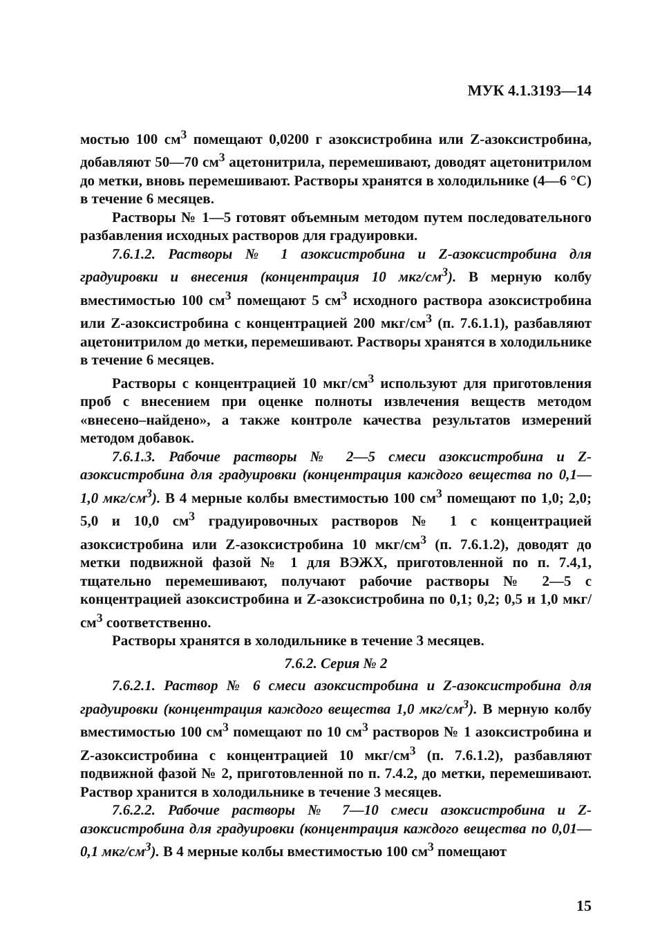МУК 4.1.3193—14
мостью 100 см<sup>3</sup> помещают 0,0200 г азоксистробина или Z-азоксистробина, добавляют 50—70 см<sup>3</sup> ацетонитрила, перемешивают, доводят ацетонитрилом до метки, вновь перемешивают. Растворы хранятся в холодильнике (4—6 °С) в течение 6 месяцев.
Растворы № 1—5 готовят объемным методом путем последовательного разбавления исходных растворов для градуировки.
7.6.1.2. Растворы № 1 азоксистробина и Z-азоксистробина для градуировки и внесения (концентрация 10 мкг/см<sup>3</sup>). В мерную колбу вместимостью 100 см<sup>3</sup> помещают 5 см<sup>3</sup> исходного раствора азоксистробина или Z-азоксистробина с концентрацией 200 мкг/см<sup>3</sup> (п. 7.6.1.1), разбавляют ацетонитрилом до метки, перемешивают. Растворы хранятся в холодильнике в течение 6 месяцев.
Растворы с концентрацией 10 мкг/см<sup>3</sup> используют для приготовления проб с внесением при оценке полноты извлечения веществ методом «внесено–найдено», а также контроле качества результатов измерений методом добавок.
7.6.1.3. Рабочие растворы № 2—5 смеси азоксистробина и Z-азоксистробина для градуировки (концентрация каждого вещества по 0,1—1,0 мкг/см<sup>3</sup>). В 4 мерные колбы вместимостью 100 см<sup>3</sup> помещают по 1,0; 2,0; 5,0 и 10,0 см<sup>3</sup> градуировочных растворов № 1 с концентрацией азоксистробина или Z-азоксистробина 10 мкг/см<sup>3</sup> (п. 7.6.1.2), доводят до метки подвижной фазой № 1 для ВЭЖХ, приготовленной по п. 7.4,1, тщательно перемешивают, получают рабочие растворы № 2—5 с концентрацией азоксистробина и Z-азоксистробина по 0,1; 0,2; 0,5 и 1,0 мкг/см<sup>3</sup> соответственно.
Растворы хранятся в холодильнике в течение 3 месяцев.
7.6.2. Серия № 2
7.6.2.1. Раствор № 6 смеси азоксистробина и Z-азоксистробина для градуировки (концентрация каждого вещества 1,0 мкг/см<sup>3</sup>). В мерную колбу вместимостью 100 см<sup>3</sup> помещают по 10 см<sup>3</sup> растворов № 1 азоксистробина и Z-азоксистробина с концентрацией 10 мкг/см<sup>3</sup> (п. 7.6.1.2), разбавляют подвижной фазой № 2, приготовленной по п. 7.4.2, до метки, перемешивают. Раствор хранится в холодильнике в течение 3 месяцев.
7.6.2.2. Рабочие растворы № 7—10 смеси азоксистробина и Z-азоксистробина для градуировки (концентрация каждого вещества по 0,01—0,1 мкг/см<sup>3</sup>). В 4 мерные колбы вместимостью 100 см<sup>3</sup> помещают
15